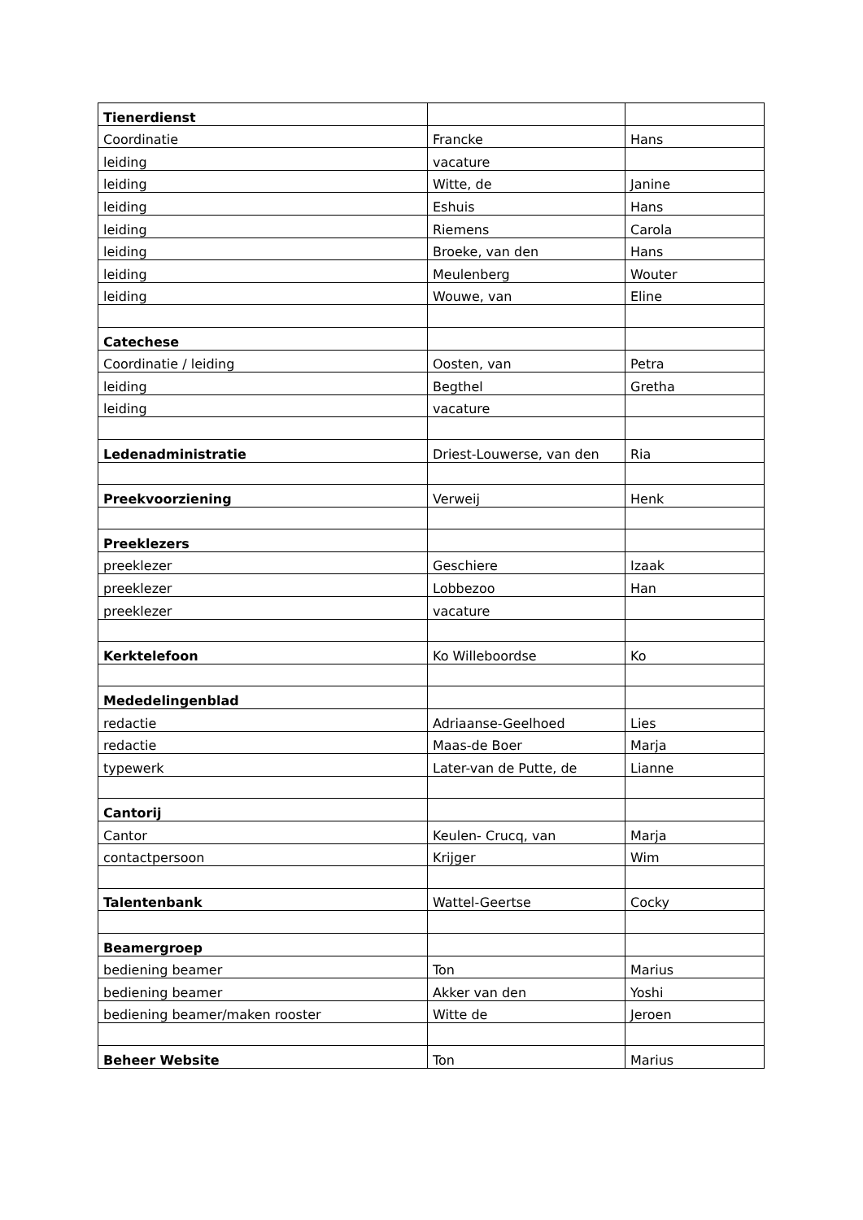| Tienerdienst | | |
| Coordinatie | Francke | Hans |
| leiding | vacature | |
| leiding | Witte, de | Janine |
| leiding | Eshuis | Hans |
| leiding | Riemens | Carola |
| leiding | Broeke, van den | Hans |
| leiding | Meulenberg | Wouter |
| leiding | Wouwe, van | Eline |
| Catechese | | |
| Coordinatie / leiding | Oosten, van | Petra |
| leiding | Begthel | Gretha |
| leiding | vacature | |
| Ledenadministratie | Driest-Louwerse, van den | Ria |
| Preekvoorziening | Verweij | Henk |
| Preeklezers | | |
| preeklezer | Geschiere | Izaak |
| preeklezer | Lobbezoo | Han |
| preeklezer | vacature | |
| Kerktelefoon | Ko Willeboordse | Ko |
| Mededelingenblad | | |
| redactie | Adriaanse-Geelhoed | Lies |
| redactie | Maas-de Boer | Marja |
| typewerk | Later-van de Putte, de | Lianne |
| Cantorij | | |
| Cantor | Keulen- Crucq, van | Marja |
| contactpersoon | Krijger | Wim |
| Talentenbank | Wattel-Geertse | Cocky |
| Beamergroep | | |
| bediening beamer | Ton | Marius |
| bediening beamer | Akker van den | Yoshi |
| bediening beamer/maken rooster | Witte de | Jeroen |
| Beheer Website | Ton | Marius |